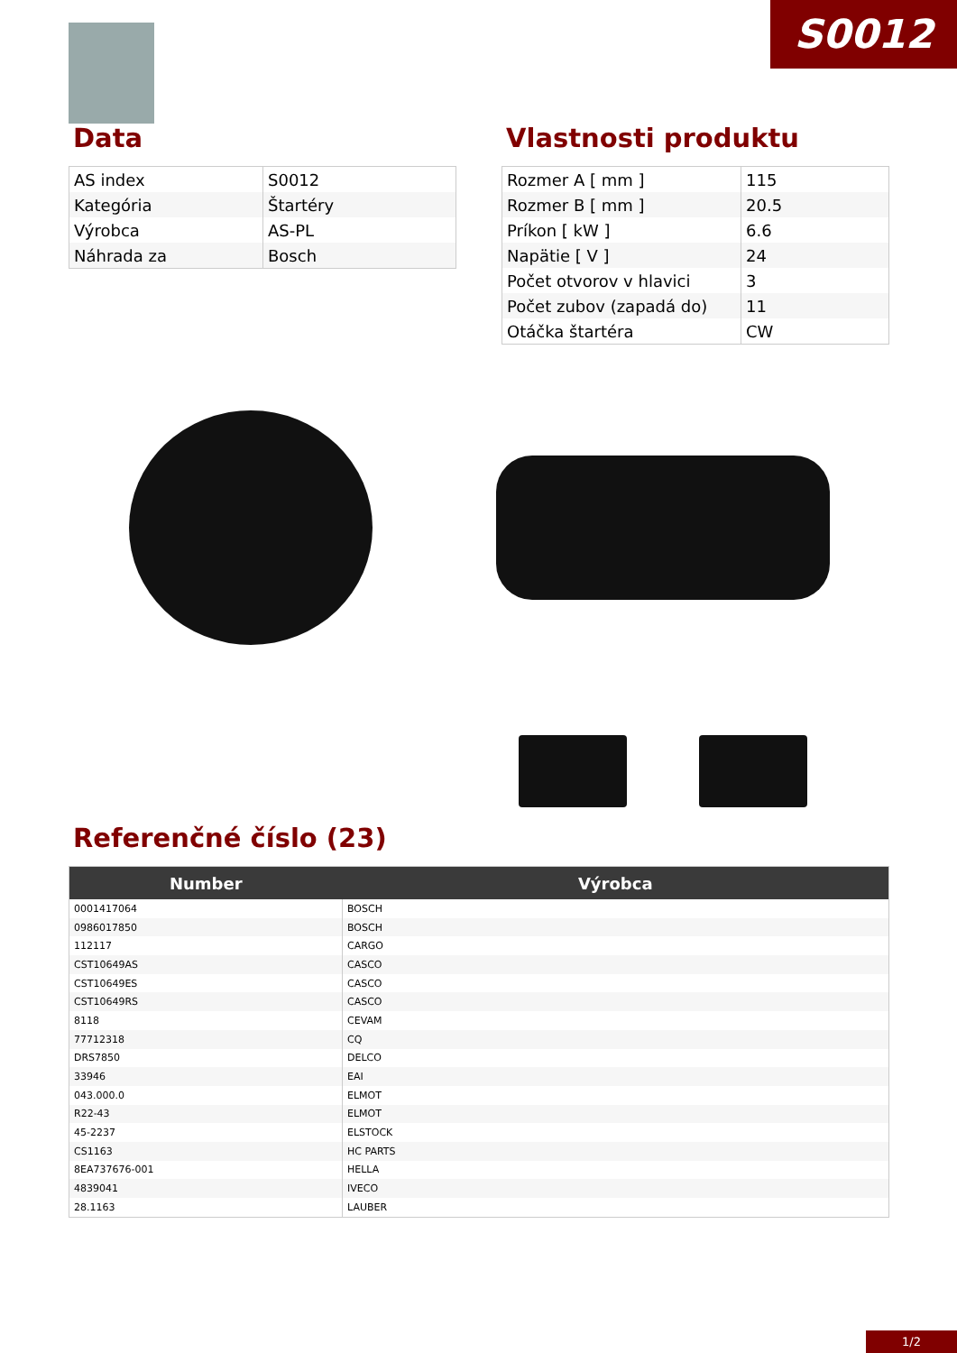S0012
Data
| AS index | S0012 |
| Kategória | Štartéry |
| Výrobca | AS-PL |
| Náhrada za | Bosch |
Vlastnosti produktu
| Rozmer A [ mm ] | 115 |
| Rozmer B [ mm ] | 20.5 |
| Príkon [ kW ] | 6.6 |
| Napätie [ V ] | 24 |
| Počet otvorov v hlavici | 3 |
| Počet zubov (zapadá do) | 11 |
| Otáčka štartéra | CW |
Referenčné číslo (23)
| Number | Výrobca |
| --- | --- |
| 0001417064 | BOSCH |
| 0986017850 | BOSCH |
| 112117 | CARGO |
| CST10649AS | CASCO |
| CST10649ES | CASCO |
| CST10649RS | CASCO |
| 8118 | CEVAM |
| 77712318 | CQ |
| DRS7850 | DELCO |
| 33946 | EAI |
| 043.000.0 | ELMOT |
| R22-43 | ELMOT |
| 45-2237 | ELSTOCK |
| CS1163 | HC PARTS |
| 8EA737676-001 | HELLA |
| 4839041 | IVECO |
| 28.1163 | LAUBER |
1/2